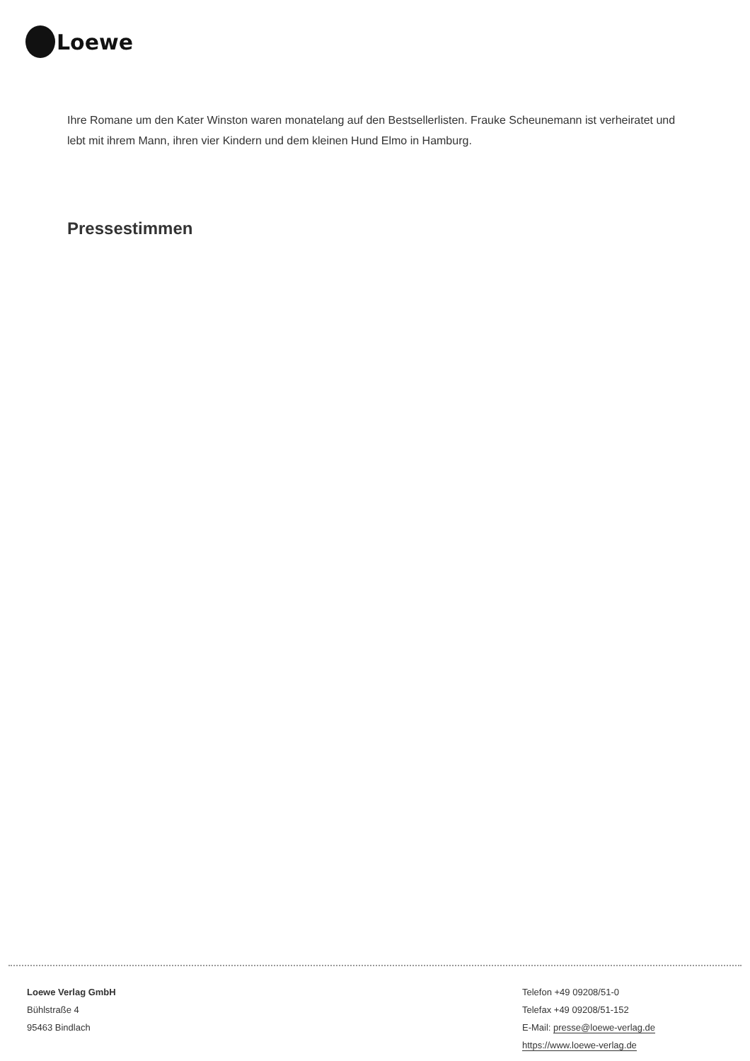Loewe
Ihre Romane um den Kater Winston waren monatelang auf den Bestsellerlisten. Frauke Scheunemann ist verheiratet und lebt mit ihrem Mann, ihren vier Kindern und dem kleinen Hund Elmo in Hamburg.
Pressestimmen
Loewe Verlag GmbH
Bühlstraße 4
95463 Bindlach
Telefon +49 09208/51-0
Telefax +49 09208/51-152
E-Mail: presse@loewe-verlag.de
https://www.loewe-verlag.de